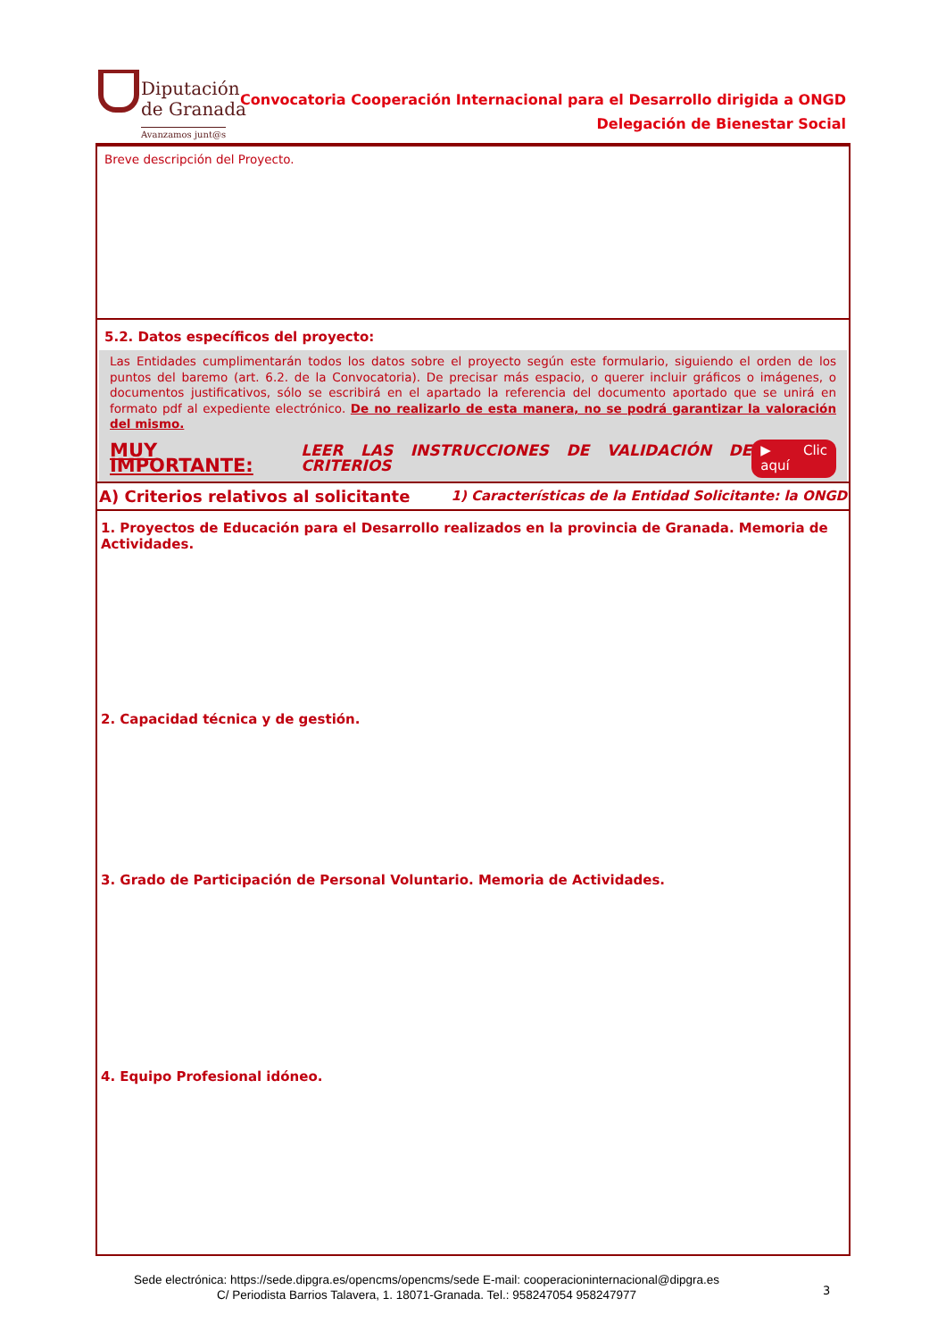Diputación
de Granada
Avanzamos junt@s
Convocatoria Cooperación Internacional para el Desarrollo dirigida a ONGD
Delegación de Bienestar Social
Breve descripción del Proyecto.
5.2. Datos específicos del proyecto:
Las Entidades cumplimentarán todos los datos sobre el proyecto según este formulario, siguiendo el orden de los puntos del baremo (art. 6.2. de la Convocatoria). De precisar más espacio, o querer incluir gráficos o imágenes, o documentos justificativos, sólo se escribirá en el apartado la referencia del documento aportado que se unirá en formato pdf al expediente electrónico. De no realizarlo de esta manera, no se podrá garantizar la valoración del mismo.
MUY IMPORTANTE: LEER LAS INSTRUCCIONES DE VALIDACIÓN DE CRITERIOS ▶ Clic aquí
A) Criterios relativos al solicitante 1) Características de la Entidad Solicitante: la ONGD
1. Proyectos de Educación para el Desarrollo realizados en la provincia de Granada. Memoria de Actividades.
2. Capacidad técnica y de gestión.
3. Grado de Participación de Personal Voluntario. Memoria de Actividades.
4. Equipo Profesional idóneo.
Sede electrónica: https://sede.dipgra.es/opencms/opencms/sede E-mail: cooperacioninternacional@dipgra.es
C/ Periodista Barrios Talavera, 1. 18071-Granada. Tel.: 958247054 958247977
3